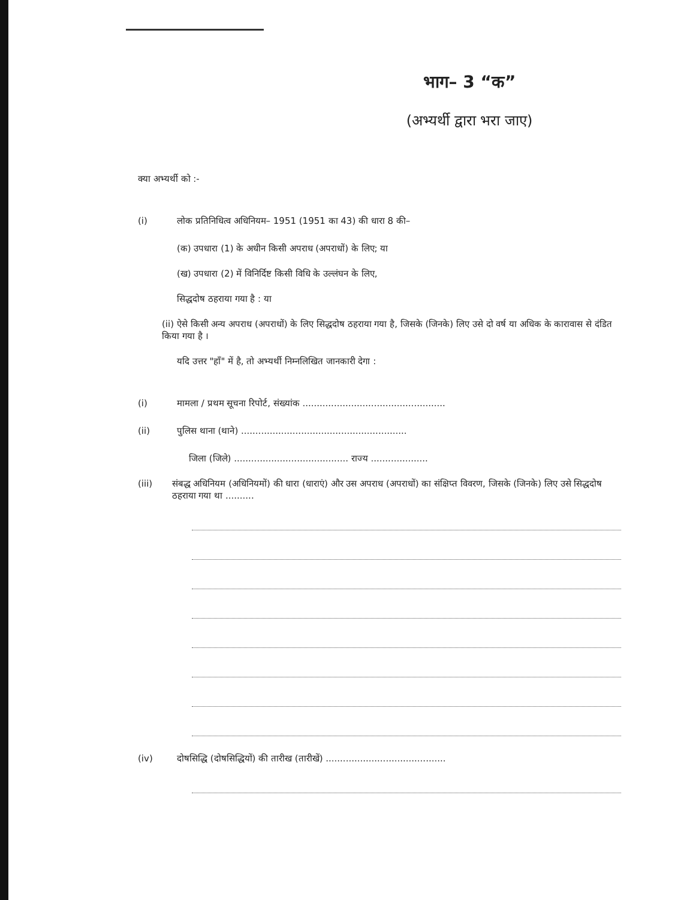भाग– 3 “क”
(अभ्यर्थी द्वारा भरा जाए)
क्या अभ्यर्थी को :-
(i) लोक प्रतिनिधित्व अधिनियम– 1951 (1951 का 43) की धारा 8 की–
(क) उपधारा (1) के अधीन किसी अपराध (अपराधों) के लिए; या
(ख) उपधारा (2) में विनिर्दिष्ट किसी विधि के उल्लंघन के लिए,
सिद्धदोष ठहराया गया है : या
(ii) ऐसे किसी अन्य अपराध (अपराधों) के लिए सिद्धदोष ठहराया गया है, जिसके (जिनके) लिए उसे दो वर्ष या अधिक के कारावास से दंडित किया गया है ।
यदि उत्तर "हाँ" में है, तो अभ्यर्थी निम्नलिखित जानकारी देगा :
(i) मामला / प्रथम सूचना रिपोर्ट, संख्यांक ..................................................
(ii) पुलिस थाना (थाने) ..........................................................
जिला (जिले) ........................................ राज्य ....................
(iii) संबद्ध अधिनियम (अधिनियमों) की धारा (धाराएं) और उस अपराध (अपराधों) का संक्षिप्त विवरण, जिसके (जिनके) लिए उसे सिद्धदोष ठहराया गया था ..........
(iv) दोषसिद्धि (दोषसिद्धियों) की तारीख (तारीखें) ..........................................